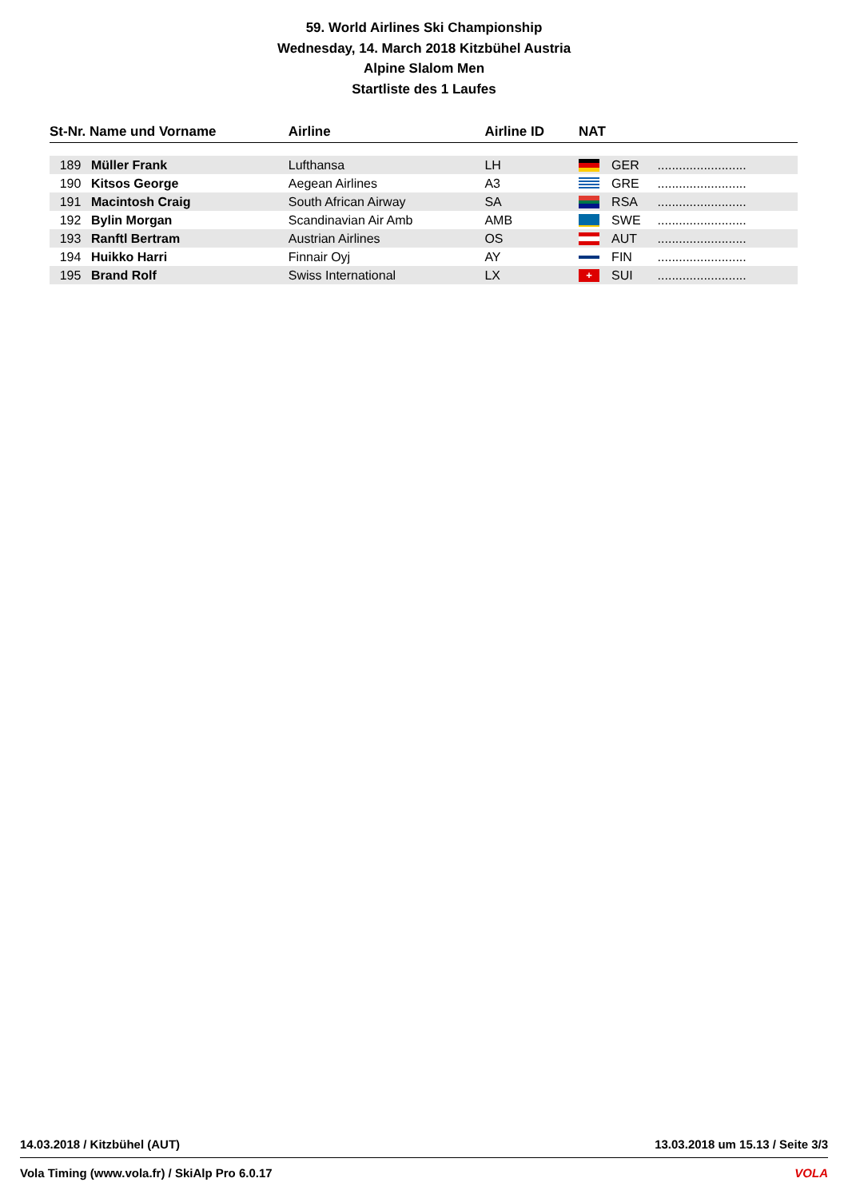59. World Airlines Ski Championship
Wednesday, 14. March 2018 Kitzbühel Austria
Alpine Slalom Men
Startliste des 1 Laufes
| St-Nr. Name und Vorname | | Airline | Airline ID | NAT | | |
| --- | --- | --- | --- | --- | --- | --- |
| 189 | Müller Frank | Lufthansa | LH | | GER | ......................... |
| 190 | Kitsos George | Aegean Airlines | A3 | | GRE | ......................... |
| 191 | Macintosh Craig | South African Airway | SA | | RSA | ......................... |
| 192 | Bylin Morgan | Scandinavian Air Amb | AMB | | SWE | ......................... |
| 193 | Ranftl Bertram | Austrian Airlines | OS | | AUT | ......................... |
| 194 | Huikko Harri | Finnair Oyj | AY | | FIN | ......................... |
| 195 | Brand Rolf | Swiss International | LX | + | SUI | ......................... |
14.03.2018 / Kitzbühel (AUT) 13.03.2018 um 15.13 / Seite 3/3
Vola Timing (www.vola.fr) / SkiAlp Pro 6.0.17 VOLA